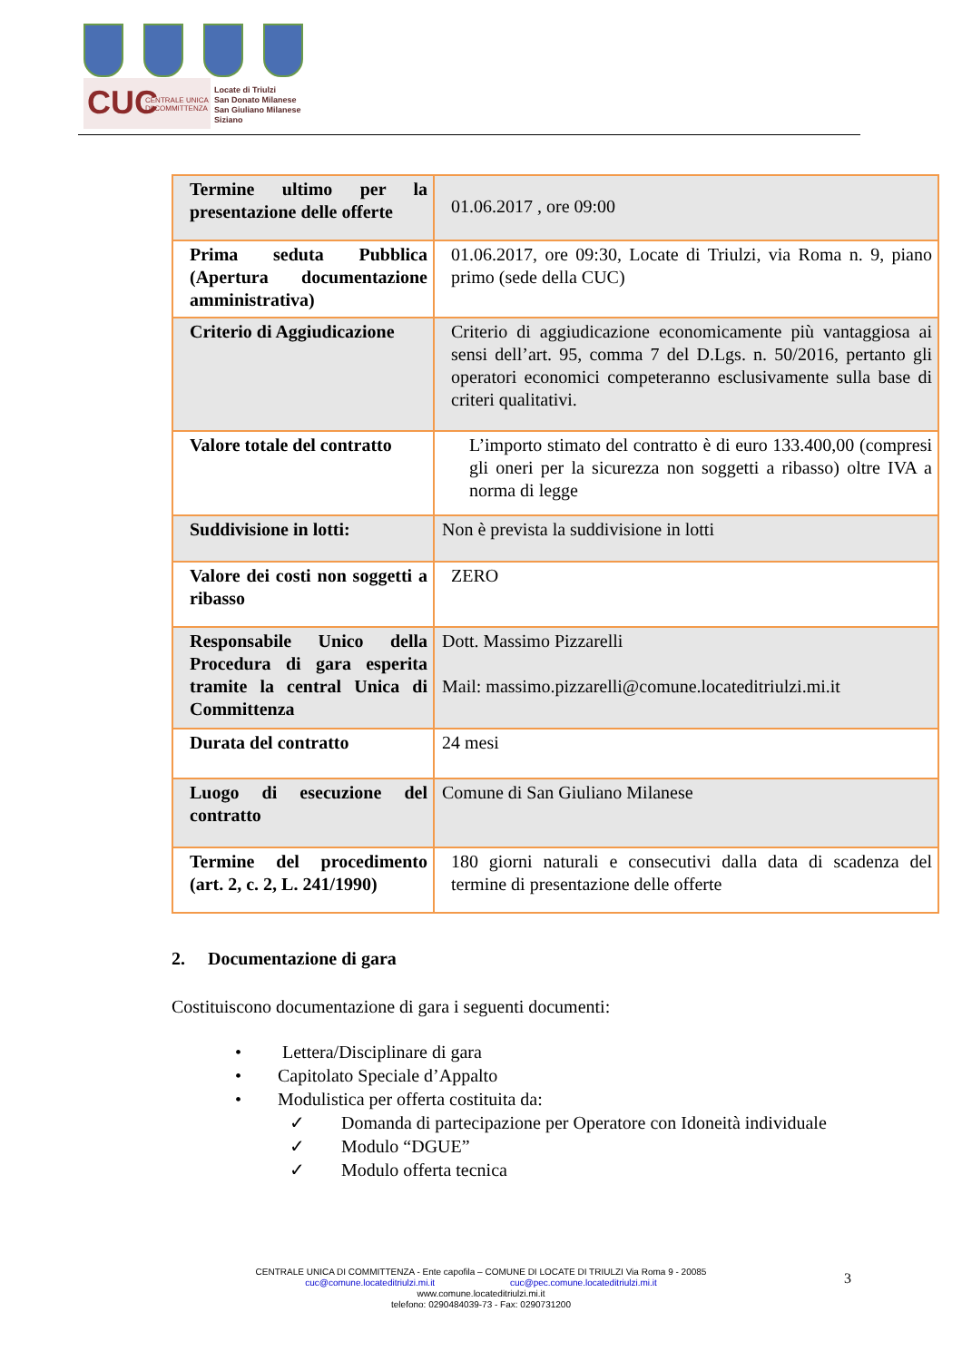CUC CENTRALE UNICA
DI COMMITTENZA
Locate di Triulzi
San Donato Milanese
San Giuliano Milanese
Siziano
| Termine ultimo per la presentazione delle offerte | 01.06.2017 , ore 09:00 |
| Prima seduta Pubblica (Apertura documentazione amministrativa) | 01.06.2017, ore 09:30, Locate di Triulzi, via Roma n. 9, piano primo (sede della CUC) |
| Criterio di Aggiudicazione | Criterio di aggiudicazione economicamente più vantaggiosa ai sensi dell’art. 95, comma 7 del D.Lgs. n. 50/2016, pertanto gli operatori economici competeranno esclusivamente sulla base di criteri qualitativi. |
| Valore totale del contratto | L’importo stimato del contratto è di euro 133.400,00 (compresi gli oneri per la sicurezza non soggetti a ribasso) oltre IVA a norma di legge |
| Suddivisione in lotti: | Non è prevista la suddivisione in lotti |
| Valore dei costi non soggetti a ribasso | ZERO |
| Responsabile Unico della Procedura di gara esperita tramite la central Unica di Committenza | Dott. Massimo Pizzarelli Mail: massimo.pizzarelli@comune.locateditriulzi.mi.it |
| Durata del contratto | 24 mesi |
| Luogo di esecuzione del contratto | Comune di San Giuliano Milanese |
| Termine del procedimento (art. 2, c. 2, L. 241/1990) | 180 giorni naturali e consecutivi dalla data di scadenza del termine di presentazione delle offerte |
2. Documentazione di gara
Costituiscono documentazione di gara i seguenti documenti:
• Lettera/Disciplinare di gara
• Capitolato Speciale d’Appalto
• Modulistica per offerta costituita da:
✓ Domanda di partecipazione per Operatore con Idoneità individuale
✓ Modulo “DGUE”
✓ Modulo offerta tecnica
CENTRALE UNICA DI COMMITTENZA - Ente capofila – COMUNE DI LOCATE DI TRIULZI Via Roma 9 - 20085
cuc@comune.locateditriulzi.mi.it cuc@pec.comune.locateditriulzi.mi.it
www.comune.locateditriulzi.mi.it
telefono: 0290484039-73 - Fax: 0290731200
3